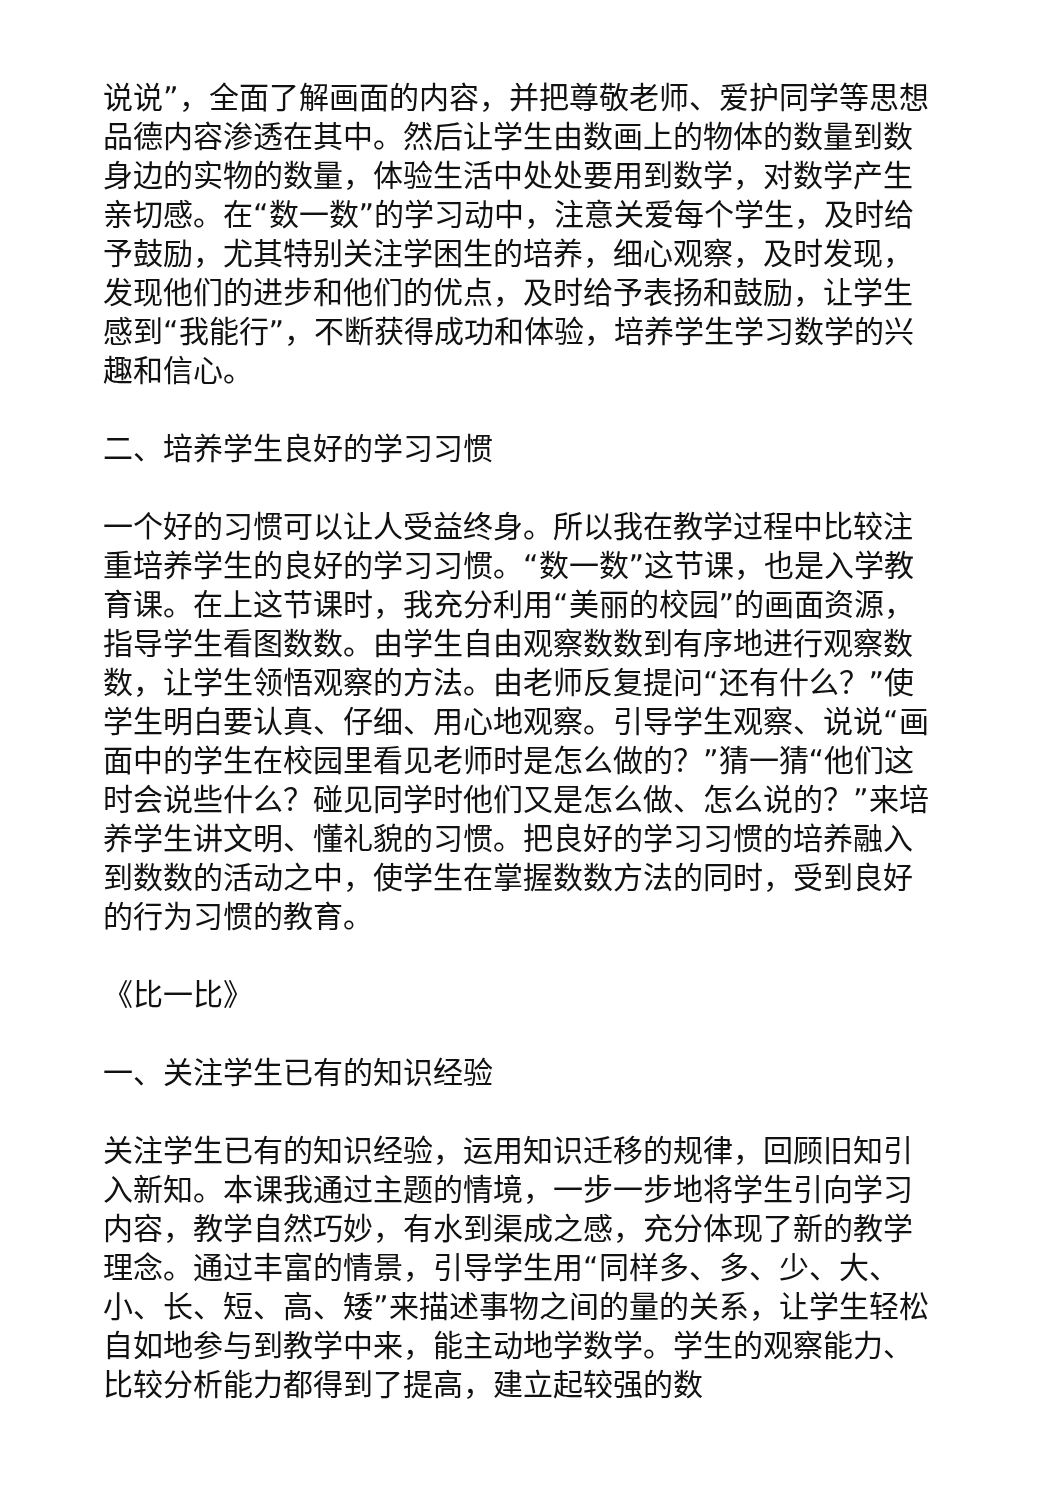说说”，全面了解画面的内容，并把尊敬老师、爱护同学等思想品德内容渗透在其中。然后让学生由数画上的物体的数量到数身边的实物的数量，体验生活中处处要用到数学，对数学产生亲切感。在“数一数”的学习动中，注意关爱每个学生，及时给予鼓励，尤其特别关注学困生的培养，细心观察，及时发现，发现他们的进步和他们的优点，及时给予表扬和鼓励，让学生感到“我能行”，不断获得成功和体验，培养学生学习数学的兴趣和信心。
二、培养学生良好的学习习惯
一个好的习惯可以让人受益终身。所以我在教学过程中比较注重培养学生的良好的学习习惯。“数一数”这节课，也是入学教育课。在上这节课时，我充分利用“美丽的校园”的画面资源，指导学生看图数数。由学生自由观察数数到有序地进行观察数数，让学生领悟观察的方法。由老师反复提问“还有什么？”使学生明白要认真、仔细、用心地观察。引导学生观察、说说“画面中的学生在校园里看见老师时是怎么做的？”猜一猜“他们这时会说些什么？碰见同学时他们又是怎么做、怎么说的？”来培养学生讲文明、懂礼貌的习惯。把良好的学习习惯的培养融入到数数的活动之中，使学生在掌握数数方法的同时，受到良好的行为习惯的教育。
《比一比》
一、关注学生已有的知识经验
关注学生已有的知识经验，运用知识迁移的规律，回顾旧知引入新知。本课我通过主题的情境，一步一步地将学生引向学习内容，教学自然巧妙，有水到渠成之感，充分体现了新的教学理念。通过丰富的情景，引导学生用“同样多、多、少、大、小、长、短、高、矮”来描述事物之间的量的关系，让学生轻松自如地参与到教学中来，能主动地学数学。学生的观察能力、比较分析能力都得到了提高，建立起较强的数